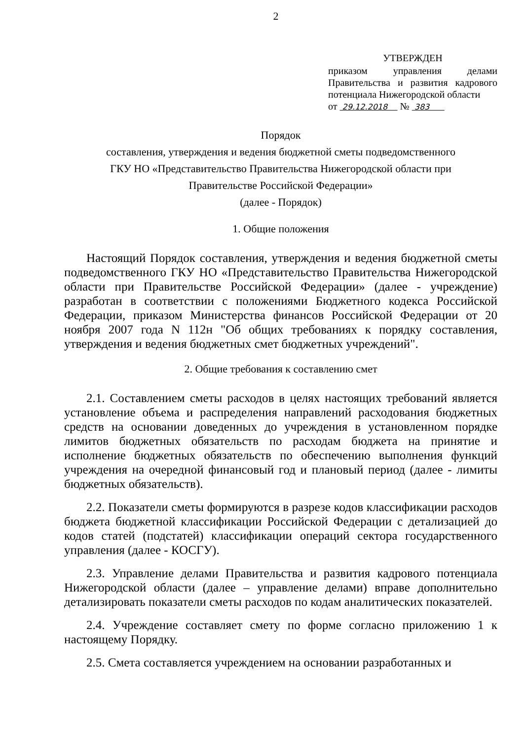2
УТВЕРЖДЕН
приказом управления делами Правительства и развития кадрового потенциала Нижегородской области
от 29.12.2018 № 383
Порядок
составления, утверждения и ведения бюджетной сметы подведомственного
ГКУ НО «Представительство Правительства Нижегородской области при
Правительстве Российской Федерации»
(далее - Порядок)
1. Общие положения
Настоящий Порядок составления, утверждения и ведения бюджетной сметы подведомственного ГКУ НО «Представительство Правительства Нижегородской области при Правительстве Российской Федерации» (далее - учреждение) разработан в соответствии с положениями Бюджетного кодекса Российской Федерации, приказом Министерства финансов Российской Федерации от 20 ноября 2007 года N 112н "Об общих требованиях к порядку составления, утверждения и ведения бюджетных смет бюджетных учреждений".
2. Общие требования к составлению смет
2.1. Составлением сметы расходов в целях настоящих требований является установление объема и распределения направлений расходования бюджетных средств на основании доведенных до учреждения в установленном порядке лимитов бюджетных обязательств по расходам бюджета на принятие и исполнение бюджетных обязательств по обеспечению выполнения функций учреждения на очередной финансовый год и плановый период (далее - лимиты бюджетных обязательств).
2.2. Показатели сметы формируются в разрезе кодов классификации расходов бюджета бюджетной классификации Российской Федерации с детализацией до кодов статей (подстатей) классификации операций сектора государственного управления (далее - КОСГУ).
2.3. Управление делами Правительства и развития кадрового потенциала Нижегородской области (далее – управление делами) вправе дополнительно детализировать показатели сметы расходов по кодам аналитических показателей.
2.4. Учреждение составляет смету по форме согласно приложению 1 к настоящему Порядку.
2.5. Смета составляется учреждением на основании разработанных и